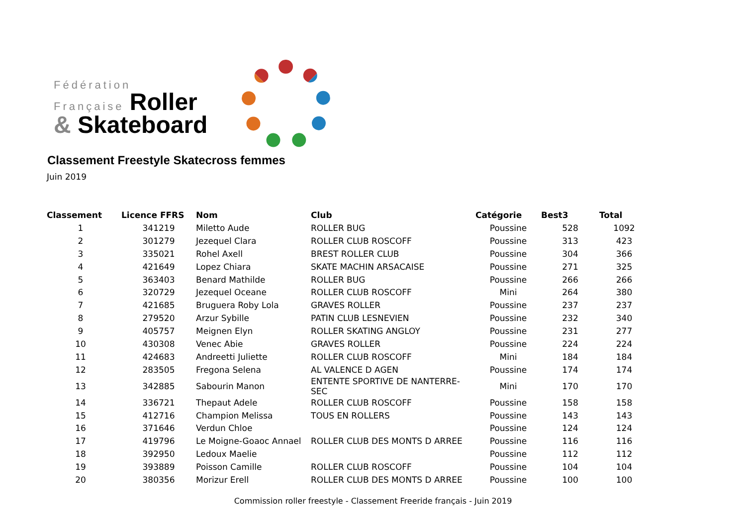Fédération
Française Roller
& Skateboard
Classement Freestyle Skatecross femmes
Juin 2019
| Classement | Licence FFRS | Nom | Club | Catégorie | Best3 | Total |
| --- | --- | --- | --- | --- | --- | --- |
| 1 | 341219 | Miletto Aude | ROLLER BUG | Poussine | 528 | 1092 |
| 2 | 301279 | Jezequel Clara | ROLLER CLUB ROSCOFF | Poussine | 313 | 423 |
| 3 | 335021 | Rohel Axell | BREST ROLLER CLUB | Poussine | 304 | 366 |
| 4 | 421649 | Lopez Chiara | SKATE MACHIN ARSACAISE | Poussine | 271 | 325 |
| 5 | 363403 | Benard Mathilde | ROLLER BUG | Poussine | 266 | 266 |
| 6 | 320729 | Jezequel Oceane | ROLLER CLUB ROSCOFF | Mini | 264 | 380 |
| 7 | 421685 | Bruguera Roby Lola | GRAVES ROLLER | Poussine | 237 | 237 |
| 8 | 279520 | Arzur Sybille | PATIN CLUB LESNEVIEN | Poussine | 232 | 340 |
| 9 | 405757 | Meignen Elyn | ROLLER SKATING ANGLOY | Poussine | 231 | 277 |
| 10 | 430308 | Venec Abie | GRAVES ROLLER | Poussine | 224 | 224 |
| 11 | 424683 | Andreetti Juliette | ROLLER CLUB ROSCOFF | Mini | 184 | 184 |
| 12 | 283505 | Fregona Selena | AL VALENCE D AGEN | Poussine | 174 | 174 |
| 13 | 342885 | Sabourin Manon | ENTENTE SPORTIVE DE NANTERRE-SEC | Mini | 170 | 170 |
| 14 | 336721 | Thepaut Adele | ROLLER CLUB ROSCOFF | Poussine | 158 | 158 |
| 15 | 412716 | Champion Melissa | TOUS EN ROLLERS | Poussine | 143 | 143 |
| 16 | 371646 | Verdun Chloe | | Poussine | 124 | 124 |
| 17 | 419796 | Le Moigne-Goaoc Annael | ROLLER CLUB DES MONTS D ARREE | Poussine | 116 | 116 |
| 18 | 392950 | Ledoux Maelie | | Poussine | 112 | 112 |
| 19 | 393889 | Poisson Camille | ROLLER CLUB ROSCOFF | Poussine | 104 | 104 |
| 20 | 380356 | Morizur Erell | ROLLER CLUB DES MONTS D ARREE | Poussine | 100 | 100 |
Commission roller freestyle - Classement Freeride français - Juin 2019